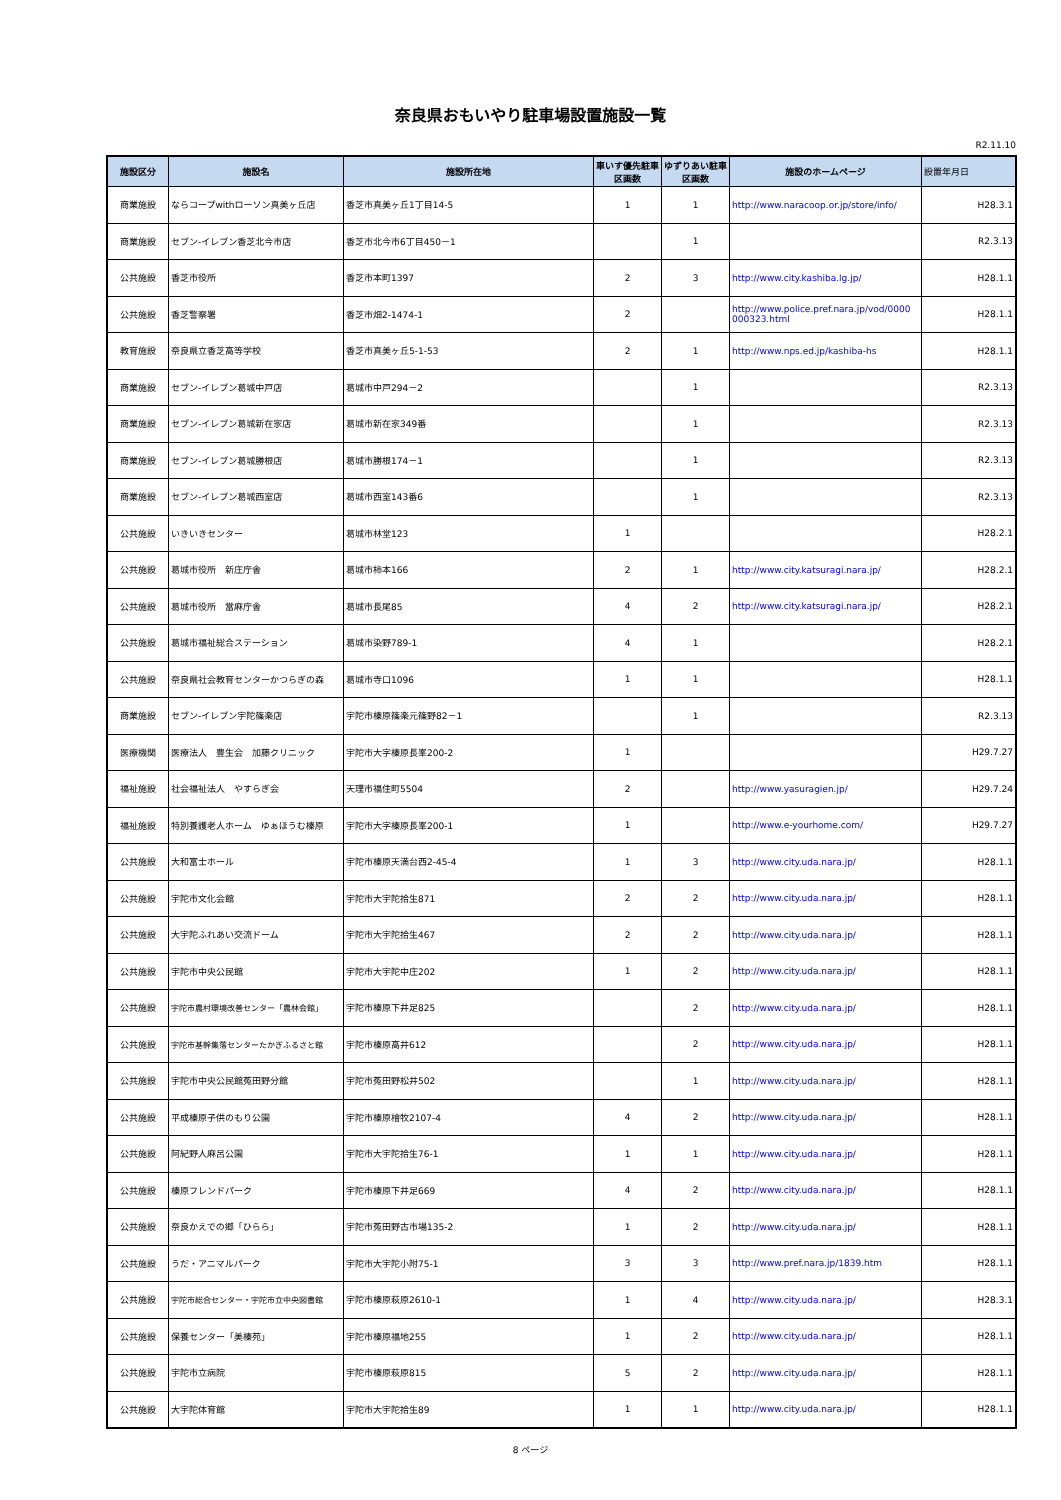奈良県おもいやり駐車場設置施設一覧
R2.11.10
| 施設区分 | 施設名 | 施設所在地 | 車いす優先駐車区画数 | ゆずりあい駐車区画数 | 施設のホームページ | 設置年月日 |
| --- | --- | --- | --- | --- | --- | --- |
| 商業施設 | ならコープwithローソン真美ヶ丘店 | 香芝市真美ヶ丘1丁目14-5 | 1 | 1 | http://www.naracoop.or.jp/store/info/ | H28.3.1 |
| 商業施設 | セブン-イレブン香芝北今市店 | 香芝市北今市6丁目450－1 | | 1 | | R2.3.13 |
| 公共施設 | 香芝市役所 | 香芝市本町1397 | 2 | 3 | http://www.city.kashiba.lg.jp/ | H28.1.1 |
| 公共施設 | 香芝警察署 | 香芝市畑2-1474-1 | 2 | | http://www.police.pref.nara.jp/vod/0000 000323.html | H28.1.1 |
| 教育施設 | 奈良県立香芝高等学校 | 香芝市真美ヶ丘5-1-53 | 2 | 1 | http://www.nps.ed.jp/kashiba-hs | H28.1.1 |
| 商業施設 | セブン-イレブン葛城中戸店 | 葛城市中戸294－2 | | 1 | | R2.3.13 |
| 商業施設 | セブン-イレブン葛城新在家店 | 葛城市新在家349番 | | 1 | | R2.3.13 |
| 商業施設 | セブン-イレブン葛城勝根店 | 葛城市勝根174－1 | | 1 | | R2.3.13 |
| 商業施設 | セブン-イレブン葛城西室店 | 葛城市西室143番6 | | 1 | | R2.3.13 |
| 公共施設 | いきいきセンター | 葛城市林堂123 | 1 | | | H28.2.1 |
| 公共施設 | 葛城市役所 新庄庁舎 | 葛城市柿本166 | 2 | 1 | http://www.city.katsuragi.nara.jp/ | H28.2.1 |
| 公共施設 | 葛城市役所 當麻庁舎 | 葛城市長尾85 | 4 | 2 | http://www.city.katsuragi.nara.jp/ | H28.2.1 |
| 公共施設 | 葛城市福祉総合ステーション | 葛城市染野789-1 | 4 | 1 | | H28.2.1 |
| 公共施設 | 奈良県社会教育センターかつらぎの森 | 葛城市寺口1096 | 1 | 1 | | H28.1.1 |
| 商業施設 | セブン-イレブン宇陀篠楽店 | 宇陀市榛原篠楽元篠野82－1 | | 1 | | R2.3.13 |
| 医療機関 | 医療法人 豊生会 加藤クリニック | 宇陀市大字榛原長峯200-2 | 1 | | | H29.7.27 |
| 福祉施設 | 社会福祉法人 やすらぎ会 | 天理市福住町5504 | 2 | | http://www.yasuragien.jp/ | H29.7.24 |
| 福祉施設 | 特別養護老人ホーム ゆぁほうむ榛原 | 宇陀市大字榛原長峯200-1 | 1 | | http://www.e-yourhome.com/ | H29.7.27 |
| 公共施設 | 大和富士ホール | 宇陀市榛原天満台西2-45-4 | 1 | 3 | http://www.city.uda.nara.jp/ | H28.1.1 |
| 公共施設 | 宇陀市文化会館 | 宇陀市大宇陀拾生871 | 2 | 2 | http://www.city.uda.nara.jp/ | H28.1.1 |
| 公共施設 | 大宇陀ふれあい交流ドーム | 宇陀市大宇陀拾生467 | 2 | 2 | http://www.city.uda.nara.jp/ | H28.1.1 |
| 公共施設 | 宇陀市中央公民館 | 宇陀市大宇陀中庄202 | 1 | 2 | http://www.city.uda.nara.jp/ | H28.1.1 |
| 公共施設 | 宇陀市農村環境改善センター「農林会館」 | 宇陀市榛原下井足825 | | 2 | http://www.city.uda.nara.jp/ | H28.1.1 |
| 公共施設 | 宇陀市基幹集落センターたかぎふるさと館 | 宇陀市榛原高井612 | | 2 | http://www.city.uda.nara.jp/ | H28.1.1 |
| 公共施設 | 宇陀市中央公民館菟田野分館 | 宇陀市菟田野松井502 | | 1 | http://www.city.uda.nara.jp/ | H28.1.1 |
| 公共施設 | 平成榛原子供のもり公園 | 宇陀市榛原檜牧2107-4 | 4 | 2 | http://www.city.uda.nara.jp/ | H28.1.1 |
| 公共施設 | 阿紀野人麻呂公園 | 宇陀市大宇陀拾生76-1 | 1 | 1 | http://www.city.uda.nara.jp/ | H28.1.1 |
| 公共施設 | 榛原フレンドパーク | 宇陀市榛原下井足669 | 4 | 2 | http://www.city.uda.nara.jp/ | H28.1.1 |
| 公共施設 | 奈良かえでの郷「ひらら」 | 宇陀市菟田野古市場135-2 | 1 | 2 | http://www.city.uda.nara.jp/ | H28.1.1 |
| 公共施設 | うだ・アニマルパーク | 宇陀市大宇陀小附75-1 | 3 | 3 | http://www.pref.nara.jp/1839.htm | H28.1.1 |
| 公共施設 | 宇陀市総合センター・宇陀市立中央図書館 | 宇陀市榛原萩原2610-1 | 1 | 4 | http://www.city.uda.nara.jp/ | H28.3.1 |
| 公共施設 | 保養センター「美榛苑」 | 宇陀市榛原福地255 | 1 | 2 | http://www.city.uda.nara.jp/ | H28.1.1 |
| 公共施設 | 宇陀市立病院 | 宇陀市榛原萩原815 | 5 | 2 | http://www.city.uda.nara.jp/ | H28.1.1 |
| 公共施設 | 大宇陀体育館 | 宇陀市大宇陀拾生89 | 1 | 1 | http://www.city.uda.nara.jp/ | H28.1.1 |
8 ページ